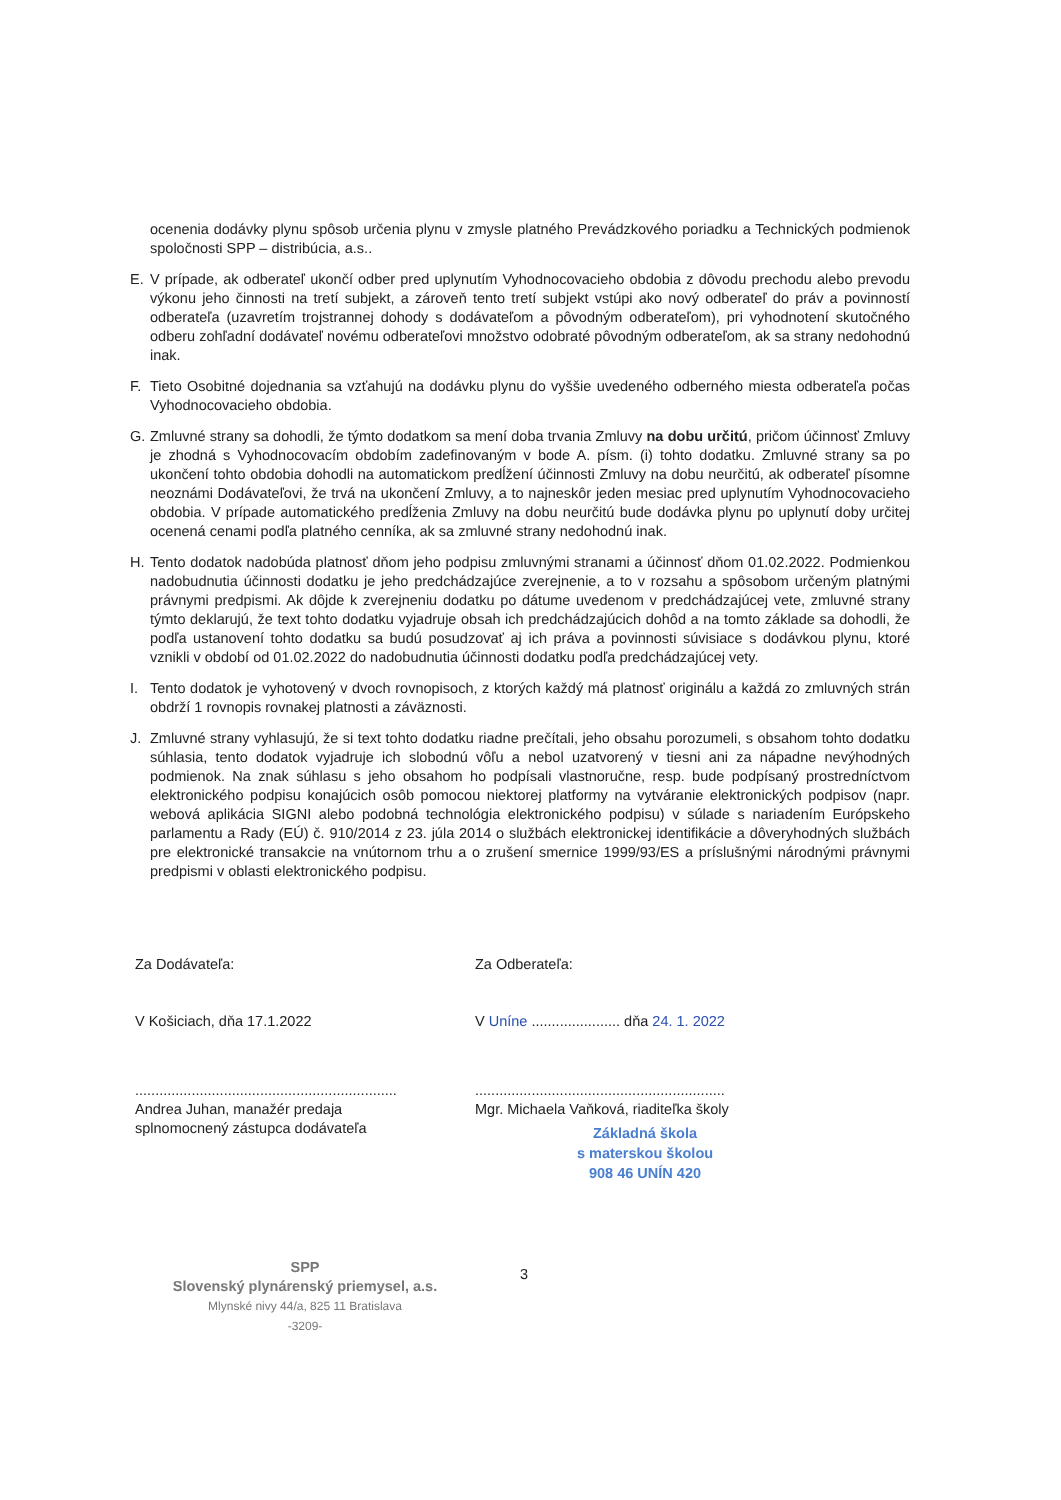ocenenia dodávky plynu spôsob určenia plynu v zmysle platného Prevádzkového poriadku a Technických podmienok spoločnosti SPP – distribúcia, a.s..
E. V prípade, ak odberateľ ukončí odber pred uplynutím Vyhodnocovacieho obdobia z dôvodu prechodu alebo prevodu výkonu jeho činnosti na tretí subjekt, a zároveň tento tretí subjekt vstúpi ako nový odberateľ do práv a povinností odberateľa (uzavretím trojstrannej dohody s dodávateľom a pôvodným odberateľom), pri vyhodnotení skutočného odberu zohľadní dodávateľ novému odberateľovi množstvo odobraté pôvodným odberateľom, ak sa strany nedohodnú inak.
F. Tieto Osobitné dojednania sa vzťahujú na dodávku plynu do vyššie uvedeného odberného miesta odberateľa počas Vyhodnocovacieho obdobia.
G. Zmluvné strany sa dohodli, že týmto dodatkom sa mení doba trvania Zmluvy na dobu určitú, pričom účinnosť Zmluvy je zhodná s Vyhodnocovacím obdobím zadefinovaným v bode A. písm. (i) tohto dodatku. Zmluvné strany sa po ukončení tohto obdobia dohodli na automatickom predĺžení účinnosti Zmluvy na dobu neurčitú, ak odberateľ písomne neoznámi Dodávateľovi, že trvá na ukončení Zmluvy, a to najneskôr jeden mesiac pred uplynutím Vyhodnocovacieho obdobia. V prípade automatického predĺženia Zmluvy na dobu neurčitú bude dodávka plynu po uplynutí doby určitej ocenená cenami podľa platného cenníka, ak sa zmluvné strany nedohodnú inak.
H. Tento dodatok nadobúda platnosť dňom jeho podpisu zmluvnými stranami a účinnosť dňom 01.02.2022. Podmienkou nadobudnutia účinnosti dodatku je jeho predchádzajúce zverejnenie, a to v rozsahu a spôsobom určeným platnými právnymi predpismi. Ak dôjde k zverejneniu dodatku po dátume uvedenom v predchádzajúcej vete, zmluvné strany týmto deklarujú, že text tohto dodatku vyjadruje obsah ich predchádzajúcich dohôd a na tomto základe sa dohodli, že podľa ustanovení tohto dodatku sa budú posudzovať aj ich práva a povinnosti súvisiace s dodávkou plynu, ktoré vznikli v období od 01.02.2022 do nadobudnutia účinnosti dodatku podľa predchádzajúcej vety.
I. Tento dodatok je vyhotovený v dvoch rovnopisoch, z ktorých každý má platnosť originálu a každá zo zmluvných strán obdrží 1 rovnopis rovnakej platnosti a záväznosti.
J. Zmluvné strany vyhlasujú, že si text tohto dodatku riadne prečítali, jeho obsahu porozumeli, s obsahom tohto dodatku súhlasia, tento dodatok vyjadruje ich slobodnú vôľu a nebol uzatvorený v tiesni ani za nápadne nevýhodných podmienok. Na znak súhlasu s jeho obsahom ho podpísali vlastnoručne, resp. bude podpísaný prostredníctvom elektronického podpisu konajúcich osôb pomocou niektorej platformy na vytváranie elektronických podpisov (napr. webová aplikácia SIGNI alebo podobná technológia elektronického podpisu) v súlade s nariadením Európskeho parlamentu a Rady (EÚ) č. 910/2014 z 23. júla 2014 o službách elektronickej identifikácie a dôveryhodných službách pre elektronické transakcie na vnútornom trhu a o zrušení smernice 1999/93/ES a príslušnými národnými právnymi predpismi v oblasti elektronického podpisu.
Za Dodávateľa:
V Košiciach, dňa 17.1.2022
.................................................................
Andrea Juhan, manažér predaja
splnomocnený zástupca dodávateľa
SPP
Slovenský plynárenský priemysel, a.s.
Mlynské nivy 44/a, 825 11 Bratislava
-3209-
Za Odberateľa:
V Uníne ...................... dňa 24. 1. 2022
..............................................................
Mgr. Michaela Vaňková, riaditeľka školy
Základná škola
s materskou školou
908 46 UNÍN 420
3